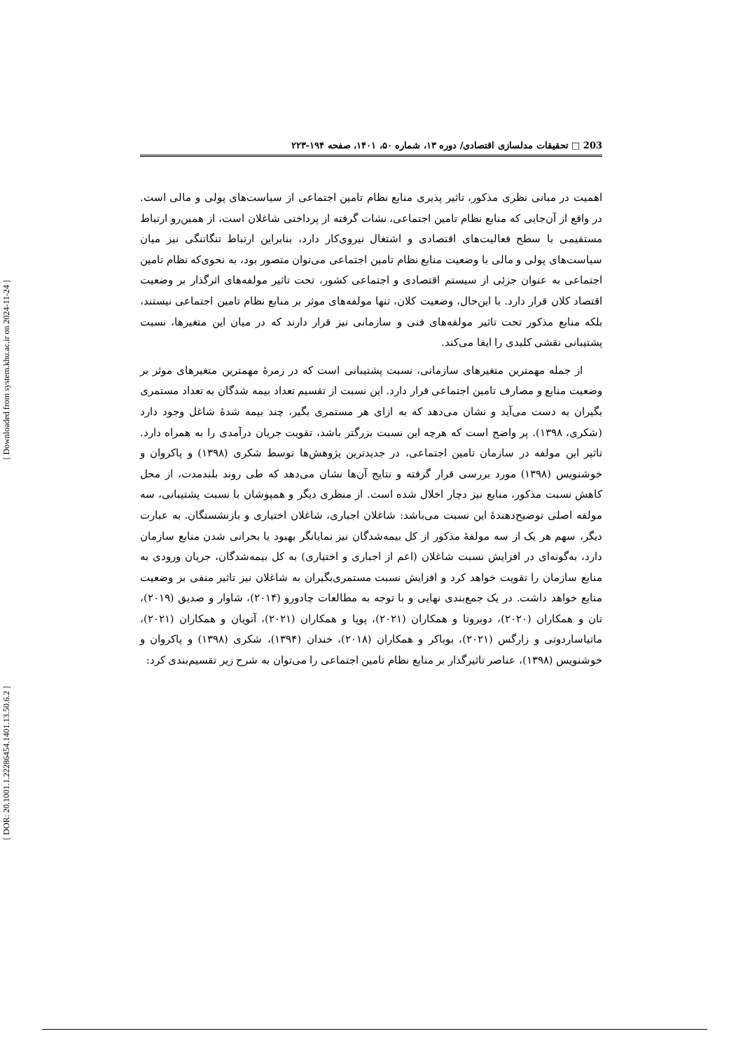[ Downloaded from system.khu.ac.ir on 2024-11-24 ]
[ DOR: 20.1001.1.22286454.1401.13.50.6.2 ]
203 □ تحقیقات مدلسازی اقتصادی/ دوره ۱۳، شماره ۵۰، ۱۴۰۱، صفحه ۱۹۴-۲۲۳
اهمیت در مبانی نظری مذکور، تاثیر پذیری منابع نظام تامین اجتماعی از سیاست‌های پولی و مالی است. در واقع از آن‌جایی که منابع نظام تامین اجتماعی، نشات گرفته از پرداختی شاغلان است، از همین‌رو ارتباط مستقیمی با سطح فعالیت‌های اقتصادی و اشتغال نیروی‌کار دارد، بنابراین ارتباط تنگاتنگی نیز میان سیاست‌های پولی و مالی با وضعیت منابع نظام تامین اجتماعی می‌توان متصور بود، به نحوی‌که نظام تامین اجتماعی به عنوان جزئی از سیستم اقتصادی و اجتماعی کشور، تحت تاثیر مولفه‌های اثرگذار بر وضعیت اقتصاد کلان قرار دارد. با این‌حال، وضعیت کلان، تنها مولفه‌های موثر بر منابع نظام تامین اجتماعی نیستند، بلکه منابع مذکور تحت تاثیر مولفه‌های فنی و سازمانی نیز قرار دارند که در میان این متغیرها، نسبت پشتیبانی نقشی کلیدی را ایفا می‌کند.
از جمله مهمترین متغیرهای سازمانی، نسبت پشتیبانی است که در زمرهٔ مهمترین متغیرهای موثر بر وضعیت منابع و مصارف تامین اجتماعی قرار دارد. این نسبت از تقسیم تعداد بیمه شدگان به تعداد مستمری بگیران به دست می‌آید و نشان می‌دهد که به ازای هر مستمری بگیر، چند بیمه شدهٔ شاغل وجود دارد (شکری، ۱۳۹۸). پر واضح است که هرچه این نسبت بزرگتر باشد، تقویت جریان درآمدی را به همراه دارد. تاثیر این مولفه در سازمان تامین اجتماعی، در جدیدترین پژوهش‌ها توسط شکری (۱۳۹۸) و پاکروان و خوشنویس (۱۳۹۸) مورد بررسی قرار گرفته و نتایج آن‌ها نشان می‌دهد که طی روند بلندمدت، از محل کاهش نسبت مذکور، منابع نیز دچار اخلال شده است. از منظری دیگر و همپوشان با نسبت پشتیبانی، سه مولفه اصلی توضیح‌دهندهٔ این نسبت می‌باشد: شاغلان اجباری، شاغلان اختیاری و بازنشستگان. به عبارت دیگر، سهم هر یک از سه مولفهٔ مذکور از کل بیمه‌شدگان نیز نمایانگر بهبود یا بحرانی شدن منابع سازمان دارد، به‌گونه‌ای در افزایش نسبت شاغلان (اعم از اجباری و اختیاری) به کل بیمه‌شدگان، جریان ورودی به منابع سازمان را تقویت خواهد کرد و افزایش نسبت مستمری‌بگیران به شاغلان نیز تاثیر منفی بر وضعیت منابع خواهد داشت. در یک جمع‌بندی نهایی و با توجه به مطالعات چادورو (۲۰۱۴)، شاوار و صدیق (۲۰۱۹)، تان و همکاران (۲۰۲۰)، دوبروتا و همکاران (۲۰۲۱)، پوپا و همکاران (۲۰۲۱)، آتویان و همکاران (۲۰۲۱)، ماتیاساردوتی و زارگس (۲۰۲۱)، بوباکر و همکاران (۲۰۱۸)، خندان (۱۳۹۴)، شکری (۱۳۹۸) و پاکروان و خوشنویس (۱۳۹۸)، عناصر تاثیرگذار بر منابع نظام تامین اجتماعی را می‌توان به شرح زیر تقسیم‌بندی کرد: